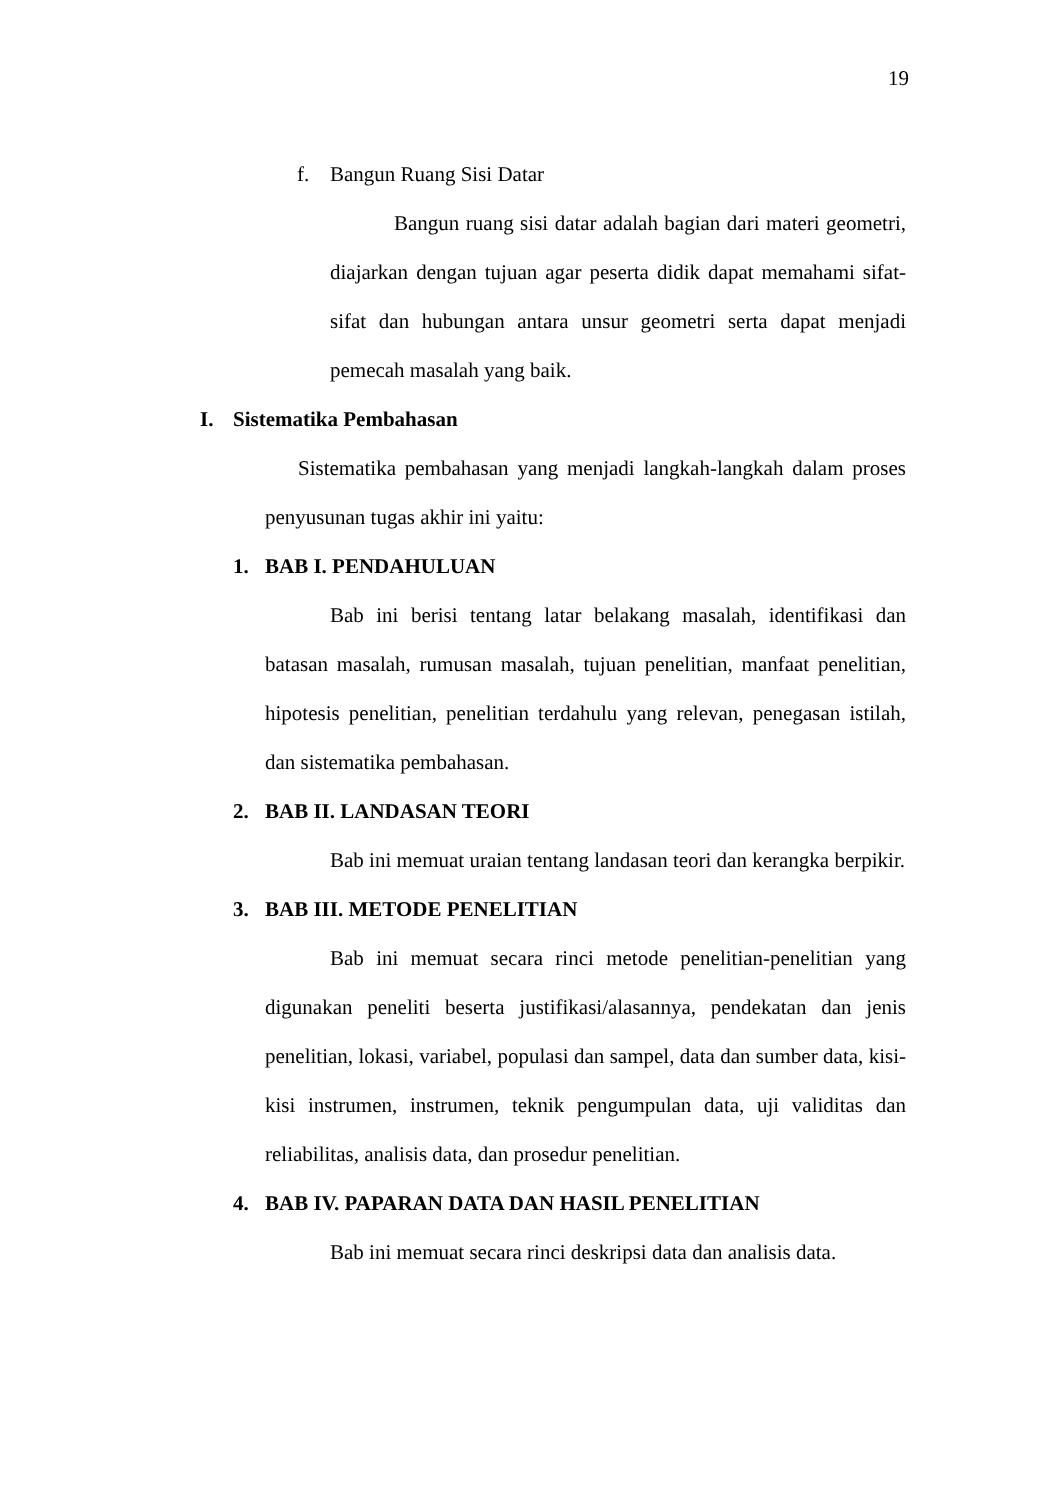19
f. Bangun Ruang Sisi Datar
Bangun ruang sisi datar adalah bagian dari materi geometri, diajarkan dengan tujuan agar peserta didik dapat memahami sifat-sifat dan hubungan antara unsur geometri serta dapat menjadi pemecah masalah yang baik.
I. Sistematika Pembahasan
Sistematika pembahasan yang menjadi langkah-langkah dalam proses penyusunan tugas akhir ini yaitu:
1. BAB I. PENDAHULUAN
Bab ini berisi tentang latar belakang masalah, identifikasi dan batasan masalah, rumusan masalah, tujuan penelitian, manfaat penelitian, hipotesis penelitian, penelitian terdahulu yang relevan, penegasan istilah, dan sistematika pembahasan.
2. BAB II. LANDASAN TEORI
Bab ini memuat uraian tentang landasan teori dan kerangka berpikir.
3. BAB III. METODE PENELITIAN
Bab ini memuat secara rinci metode penelitian-penelitian yang digunakan peneliti beserta justifikasi/alasannya, pendekatan dan jenis penelitian, lokasi, variabel, populasi dan sampel, data dan sumber data, kisi-kisi instrumen, instrumen, teknik pengumpulan data, uji validitas dan reliabilitas, analisis data, dan prosedur penelitian.
4. BAB IV. PAPARAN DATA DAN HASIL PENELITIAN
Bab ini memuat secara rinci deskripsi data dan analisis data.